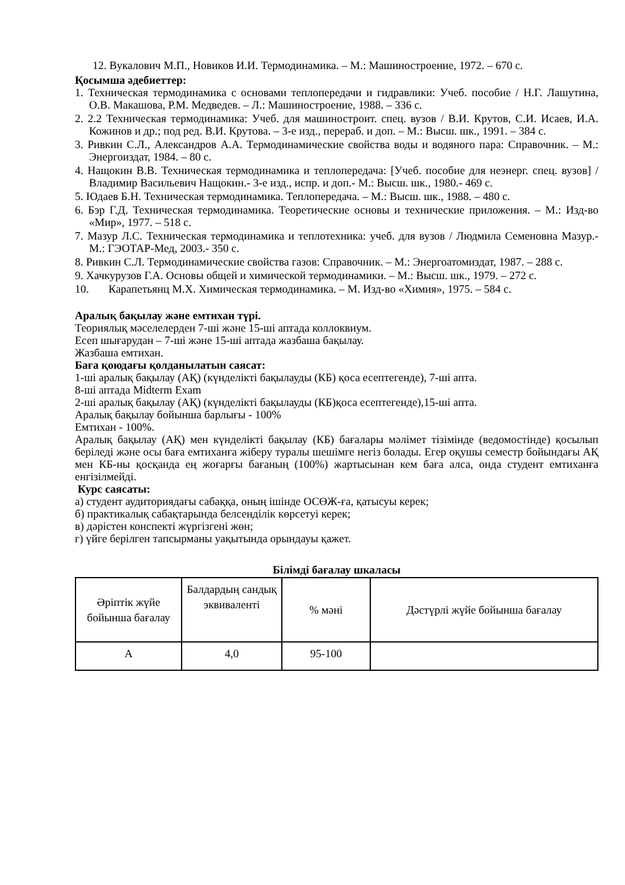12. Вукалович М.П., Новиков И.И. Термодинамика. – М.: Машиностроение, 1972. – 670 с.
Қосымша әдебиеттер:
1. Техническая термодинамика с основами теплопередачи и гидравлики: Учеб. пособие / Н.Г. Лашутина, О.В. Макашова, Р.М. Медведев. – Л.: Машиностроение, 1988. – 336 с.
2. 2.2 Техническая термодинамика: Учеб. для машиностроит. спец. вузов / В.И. Крутов, С.И. Исаев, И.А. Кожинов и др.; под ред. В.И. Крутова. – 3-е изд., перераб. и доп. – М.: Высш. шк., 1991. – 384 с.
3. Ривкин С.Л., Александров А.А. Термодинамические свойства воды и водяного пара: Справочник. – М.: Энергоиздат, 1984. – 80 с.
4. Нащокин В.В. Техническая термодинамика и теплопередача: [Учеб. пособие для неэнерг. спец. вузов] / Владимир Васильевич Нащокин.- 3-е изд., испр. и доп.- М.: Высш. шк., 1980.- 469 с.
5. Юдаев Б.Н. Техническая термодинамика. Теплопередача. – М.: Высш. шк., 1988. – 480 с.
6. Бэр Г.Д. Техническая термодинамика. Теоретические основы и технические приложения. – М.: Изд-во «Мир», 1977. – 518 с.
7. Мазур Л.С. Техническая термодинамика и теплотехника: учеб. для вузов / Людмила Семеновна Мазур.- М.: ГЭОТАР-Мед, 2003.- 350 с.
8. Ривкин С.Л. Термодинамические свойства газов: Справочник. – М.: Энергоатомиздат, 1987. – 288 с.
9. Хачкурузов Г.А. Основы общей и химической термодинамики. – М.: Высш. шк., 1979. – 272 с.
10. Карапетьянц М.Х. Химическая термодинамика. – М. Изд-во «Химия», 1975. – 584 с.
Аралық бақылау және емтихан түрі.
Теориялық мәселелерден 7-ші және 15-ші аптада коллоквиум.
Есеп шығарудан – 7-ші және 15-ші аптада жазбаша бақылау.
Жазбаша емтихан.
Баға қоюдағы қолданылатын саясат:
1-ші аралық бақылау (АҚ) (күнделікті бақылауды (КБ) қоса есептегенде), 7-ші апта.
8-ші аптада Midterm Exam
2-ші аралық бақылау (АҚ) (күнделікті бақылауды (КБ)қоса есептегенде),15-ші апта.
Аралық бақылау бойынша барлығы - 100%
Емтихан - 100%.
Аралық бақылау (АҚ) мен күнделікті бақылау (КБ) бағалары мәлімет тізімінде (ведомостінде) қосылып беріледі және осы баға емтиханға жіберу туралы шешімге негіз болады. Егер оқушы семестр бойындағы АҚ мен КБ-ны қосқанда ең жоғарғы бағаның (100%) жартысынан кем баға алса, онда студент емтиханға енгізілмейді.
Курс саясаты:
а) студент аудиториядағы сабаққа, оның ішінде ОСӨЖ-ға, қатысуы керек;
б) практикалық сабақтарында белсенділік көрсетуі керек;
в) дәрістен конспекті жүргізгені жөн;
г) үйге берілген тапсырманы уақытында орындауы қажет.
Білімді бағалау шкаласы
| Әріптік жүйе бойынша бағалау | Балдардың сандық эквиваленті | % мәні | Дәстүрлі жүйе бойынша бағалау |
| А | 4,0 | 95-100 | |